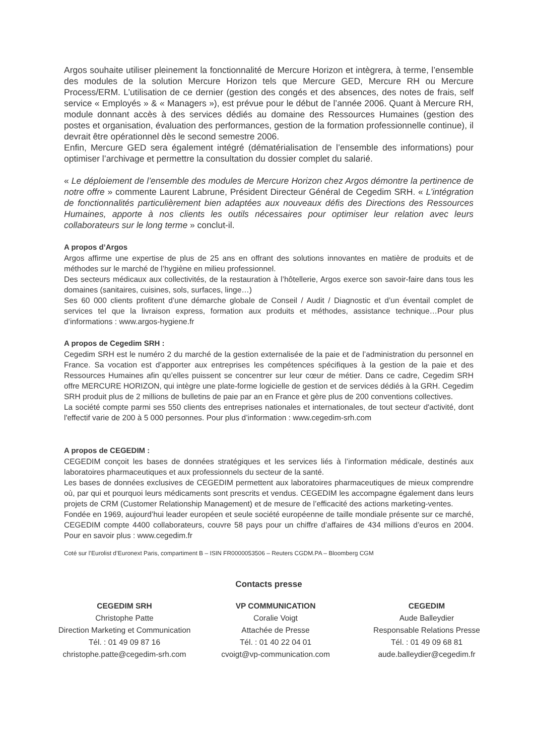Argos souhaite utiliser pleinement la fonctionnalité de Mercure Horizon et intègrera, à terme, l’ensemble des modules de la solution Mercure Horizon tels que Mercure GED, Mercure RH ou Mercure Process/ERM. L’utilisation de ce dernier (gestion des congés et des absences, des notes de frais, self service « Employés » & « Managers »), est prévue pour le début de l’année 2006. Quant à Mercure RH, module donnant accès à des services dédiés au domaine des Ressources Humaines (gestion des postes et organisation, évaluation des performances, gestion de la formation professionnelle continue), il devrait être opérationnel dès le second semestre 2006.
Enfin, Mercure GED sera également intégré (dématérialisation de l’ensemble des informations) pour optimiser l’archivage et permettre la consultation du dossier complet du salarié.
« Le déploiement de l’ensemble des modules de Mercure Horizon chez Argos démontre la pertinence de notre offre » commente Laurent Labrune, Président Directeur Général de Cegedim SRH. « L’intégration de fonctionnalités particulièrement bien adaptées aux nouveaux défis des Directions des Ressources Humaines, apporte à nos clients les outils nécessaires pour optimiser leur relation avec leurs collaborateurs sur le long terme » conclut-il.
A propos d’Argos
Argos affirme une expertise de plus de 25 ans en offrant des solutions innovantes en matière de produits et de méthodes sur le marché de l’hygiène en milieu professionnel.
Des secteurs médicaux aux collectivités, de la restauration à l’hôtellerie, Argos exerce son savoir-faire dans tous les domaines (sanitaires, cuisines, sols, surfaces, linge…)
Ses 60 000 clients profitent d’une démarche globale de Conseil / Audit / Diagnostic et d’un éventail complet de services tel que la livraison express, formation aux produits et méthodes, assistance technique…Pour plus d’informations : www.argos-hygiene.fr
A propos de Cegedim SRH :
Cegedim SRH est le numéro 2 du marché de la gestion externalisée de la paie et de l’administration du personnel en France. Sa vocation est d’apporter aux entreprises les compétences spécifiques à la gestion de la paie et des Ressources Humaines afin qu’elles puissent se concentrer sur leur cœur de métier. Dans ce cadre, Cegedim SRH offre MERCURE HORIZON, qui intègre une plate-forme logicielle de gestion et de services dédiés à la GRH. Cegedim SRH produit plus de 2 millions de bulletins de paie par an en France et gère plus de 200 conventions collectives.
La société compte parmi ses 550 clients des entreprises nationales et internationales, de tout secteur d'activité, dont l'effectif varie de 200 à 5 000 personnes. Pour plus d’information : www.cegedim-srh.com
A propos de CEGEDIM :
CEGEDIM conçoit les bases de données stratégiques et les services liés à l’information médicale, destinés aux laboratoires pharmaceutiques et aux professionnels du secteur de la santé.
Les bases de données exclusives de CEGEDIM permettent aux laboratoires pharmaceutiques de mieux comprendre où, par qui et pourquoi leurs médicaments sont prescrits et vendus. CEGEDIM les accompagne également dans leurs projets de CRM (Customer Relationship Management) et de mesure de l’efficacité des actions marketing-ventes.
Fondée en 1969, aujourd’hui leader européen et seule société européenne de taille mondiale présente sur ce marché, CEGEDIM compte 4400 collaborateurs, couvre 58 pays pour un chiffre d’affaires de 434 millions d’euros en 2004. Pour en savoir plus : www.cegedim.fr
Coté sur l’Eurolist d’Euronext Paris, compartiment B – ISIN FR0000053506 – Reuters CGDM.PA – Bloomberg CGM
Contacts presse
CEGEDIM SRH
Christophe Patte
Direction Marketing et Communication
Tél. : 01 49 09 87 16
christophe.patte@cegedim-srh.com
VP COMMUNICATION
Coralie Voigt
Attachée de Presse
Tél. : 01 40 22 04 01
cvoigt@vp-communication.com
CEGEDIM
Aude Balleydier
Responsable Relations Presse
Tél. : 01 49 09 68 81
aude.balleydier@cegedim.fr